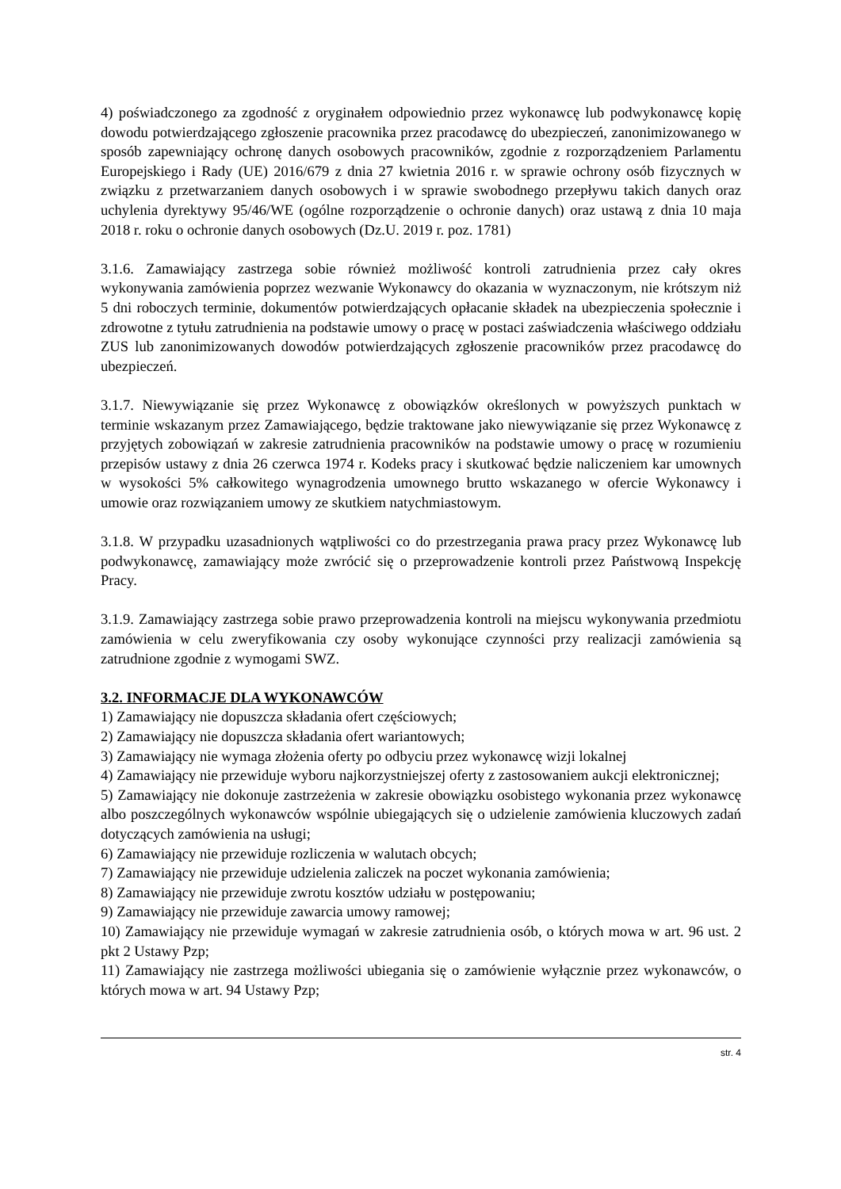4) poświadczonego za zgodność z oryginałem odpowiednio przez wykonawcę lub podwykonawcę kopię dowodu potwierdzającego zgłoszenie pracownika przez pracodawcę do ubezpieczeń, zanonimizowanego w sposób zapewniający ochronę danych osobowych pracowników, zgodnie z rozporządzeniem Parlamentu Europejskiego i Rady (UE) 2016/679 z dnia 27 kwietnia 2016 r. w sprawie ochrony osób fizycznych w związku z przetwarzaniem danych osobowych i w sprawie swobodnego przepływu takich danych oraz uchylenia dyrektywy 95/46/WE (ogólne rozporządzenie o ochronie danych) oraz ustawą z dnia 10 maja 2018 r. roku o ochronie danych osobowych (Dz.U. 2019 r. poz. 1781)
3.1.6. Zamawiający zastrzega sobie również możliwość kontroli zatrudnienia przez cały okres wykonywania zamówienia poprzez wezwanie Wykonawcy do okazania w wyznaczonym, nie krótszym niż 5 dni roboczych terminie, dokumentów potwierdzających opłacanie składek na ubezpieczenia społecznie i zdrowotne z tytułu zatrudnienia na podstawie umowy o pracę w postaci zaświadczenia właściwego oddziału ZUS lub zanonimizowanych dowodów potwierdzających zgłoszenie pracowników przez pracodawcę do ubezpieczeń.
3.1.7. Niewywiązanie się przez Wykonawcę z obowiązków określonych w powyższych punktach w terminie wskazanym przez Zamawiającego, będzie traktowane jako niewywiązanie się przez Wykonawcę z przyjętych zobowiązań w zakresie zatrudnienia pracowników na podstawie umowy o pracę w rozumieniu przepisów ustawy z dnia 26 czerwca 1974 r. Kodeks pracy i skutkować będzie naliczeniem kar umownych w wysokości 5% całkowitego wynagrodzenia umownego brutto wskazanego w ofercie Wykonawcy i umowie oraz rozwiązaniem umowy ze skutkiem natychmiastowym.
3.1.8. W przypadku uzasadnionych wątpliwości co do przestrzegania prawa pracy przez Wykonawcę lub podwykonawcę, zamawiający może zwrócić się o przeprowadzenie kontroli przez Państwową Inspekcję Pracy.
3.1.9. Zamawiający zastrzega sobie prawo przeprowadzenia kontroli na miejscu wykonywania przedmiotu zamówienia w celu zweryfikowania czy osoby wykonujące czynności przy realizacji zamówienia są zatrudnione zgodnie z wymogami SWZ.
3.2. INFORMACJE DLA WYKONAWCÓW
1) Zamawiający nie dopuszcza składania ofert częściowych;
2) Zamawiający nie dopuszcza składania ofert wariantowych;
3) Zamawiający nie wymaga złożenia oferty po odbyciu przez wykonawcę wizji lokalnej
4) Zamawiający nie przewiduje wyboru najkorzystniejszej oferty z zastosowaniem aukcji elektronicznej;
5) Zamawiający nie dokonuje zastrzeżenia w zakresie obowiązku osobistego wykonania przez wykonawcę albo poszczególnych wykonawców wspólnie ubiegających się o udzielenie zamówienia kluczowych zadań dotyczących zamówienia na usługi;
6) Zamawiający nie przewiduje rozliczenia w walutach obcych;
7) Zamawiający nie przewiduje udzielenia zaliczek na poczet wykonania zamówienia;
8) Zamawiający nie przewiduje zwrotu kosztów udziału w postępowaniu;
9) Zamawiający nie przewiduje zawarcia umowy ramowej;
10) Zamawiający nie przewiduje wymagań w zakresie zatrudnienia osób, o których mowa w art. 96 ust. 2 pkt 2 Ustawy Pzp;
11) Zamawiający nie zastrzega możliwości ubiegania się o zamówienie wyłącznie przez wykonawców, o których mowa w art. 94 Ustawy Pzp;
str. 4